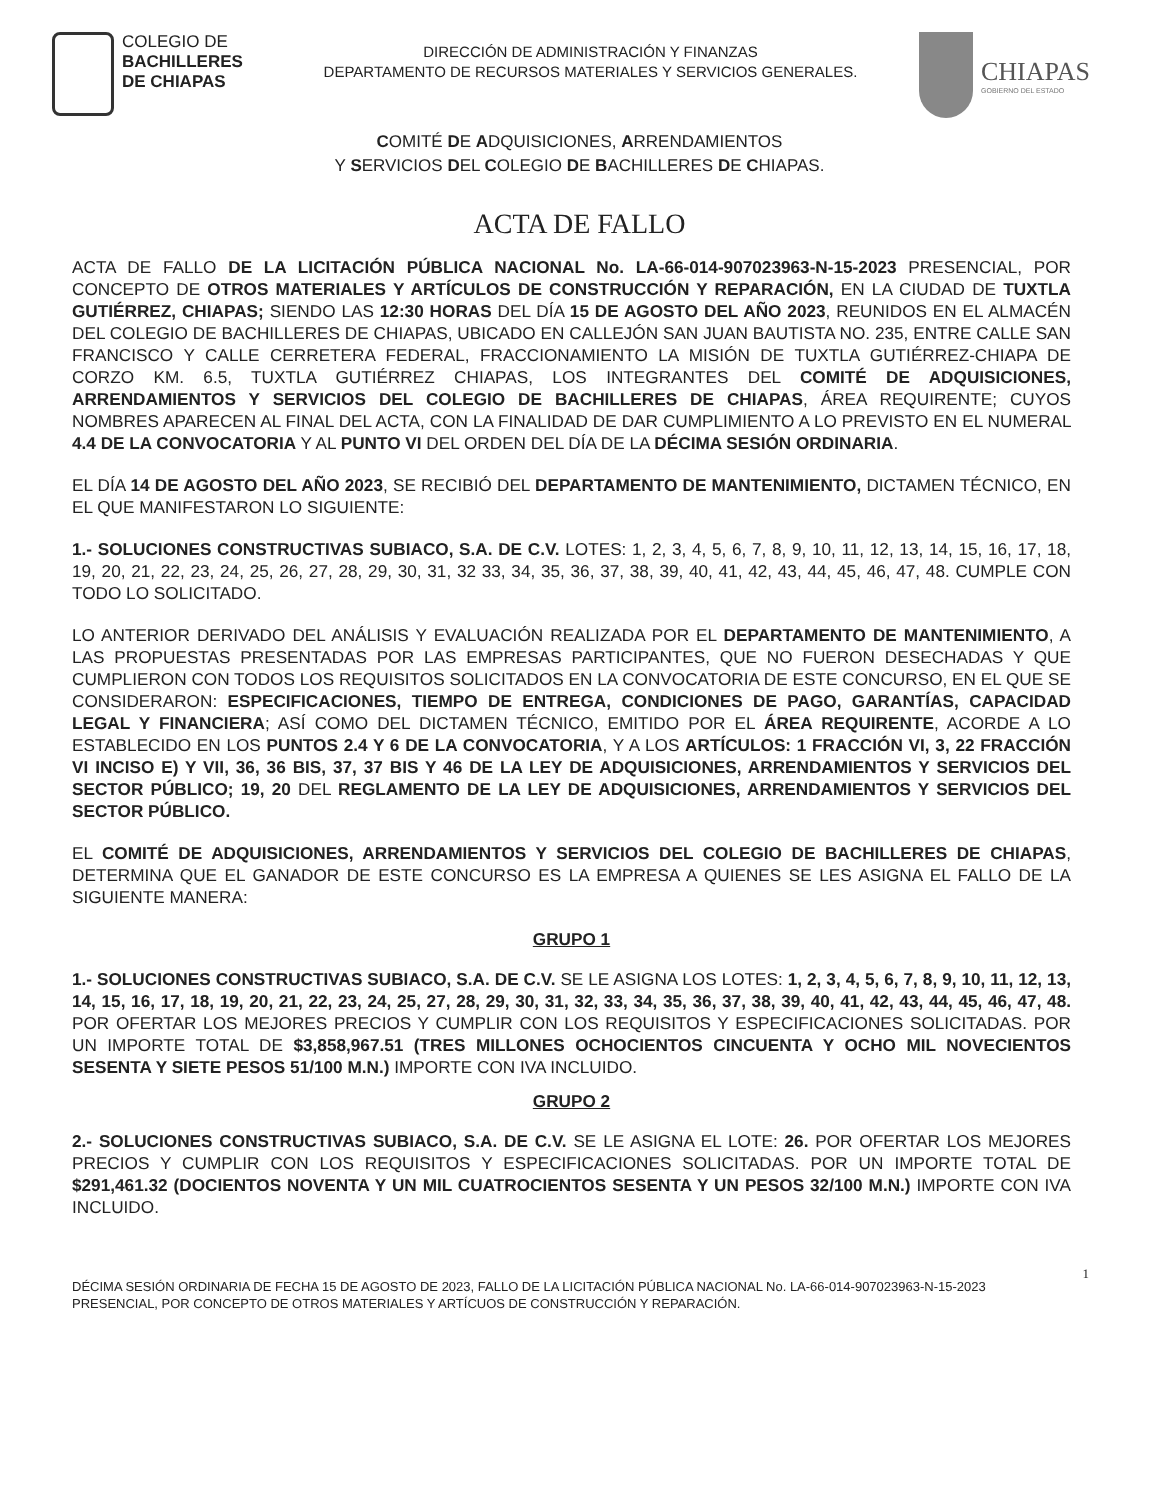COLEGIO DE
BACHILLERES
DE CHIAPAS
DIRECCIÓN DE ADMINISTRACIÓN Y FINANZAS
DEPARTAMENTO DE RECURSOS MATERIALES Y SERVICIOS GENERALES.
CHIAPAS
GOBIERNO DEL ESTADO
COMITÉ DE ADQUISICIONES, ARRENDAMIENTOS
Y SERVICIOS DEL COLEGIO DE BACHILLERES DE CHIAPAS.
ACTA DE FALLO
ACTA DE FALLO DE LA LICITACIÓN PÚBLICA NACIONAL No. LA-66-014-907023963-N-15-2023 PRESENCIAL, POR CONCEPTO DE OTROS MATERIALES Y ARTÍCULOS DE CONSTRUCCIÓN Y REPARACIÓN, EN LA CIUDAD DE TUXTLA GUTIÉRREZ, CHIAPAS; SIENDO LAS 12:30 HORAS DEL DÍA 15 DE AGOSTO DEL AÑO 2023, REUNIDOS EN EL ALMACÉN DEL COLEGIO DE BACHILLERES DE CHIAPAS, UBICADO EN CALLEJÓN SAN JUAN BAUTISTA NO. 235, ENTRE CALLE SAN FRANCISCO Y CALLE CERRETERA FEDERAL, FRACCIONAMIENTO LA MISIÓN DE TUXTLA GUTIÉRREZ-CHIAPA DE CORZO KM. 6.5, TUXTLA GUTIÉRREZ CHIAPAS, LOS INTEGRANTES DEL COMITÉ DE ADQUISICIONES, ARRENDAMIENTOS Y SERVICIOS DEL COLEGIO DE BACHILLERES DE CHIAPAS, ÁREA REQUIRENTE; CUYOS NOMBRES APARECEN AL FINAL DEL ACTA, CON LA FINALIDAD DE DAR CUMPLIMIENTO A LO PREVISTO EN EL NUMERAL 4.4 DE LA CONVOCATORIA Y AL PUNTO VI DEL ORDEN DEL DÍA DE LA DÉCIMA SESIÓN ORDINARIA.
EL DÍA 14 DE AGOSTO DEL AÑO 2023, SE RECIBIÓ DEL DEPARTAMENTO DE MANTENIMIENTO, DICTAMEN TÉCNICO, EN EL QUE MANIFESTARON LO SIGUIENTE:
1.- SOLUCIONES CONSTRUCTIVAS SUBIACO, S.A. DE C.V. LOTES: 1, 2, 3, 4, 5, 6, 7, 8, 9, 10, 11, 12, 13, 14, 15, 16, 17, 18, 19, 20, 21, 22, 23, 24, 25, 26, 27, 28, 29, 30, 31, 32 33, 34, 35, 36, 37, 38, 39, 40, 41, 42, 43, 44, 45, 46, 47, 48. CUMPLE CON TODO LO SOLICITADO.
LO ANTERIOR DERIVADO DEL ANÁLISIS Y EVALUACIÓN REALIZADA POR EL DEPARTAMENTO DE MANTENIMIENTO, A LAS PROPUESTAS PRESENTADAS POR LAS EMPRESAS PARTICIPANTES, QUE NO FUERON DESECHADAS Y QUE CUMPLIERON CON TODOS LOS REQUISITOS SOLICITADOS EN LA CONVOCATORIA DE ESTE CONCURSO, EN EL QUE SE CONSIDERARON: ESPECIFICACIONES, TIEMPO DE ENTREGA, CONDICIONES DE PAGO, GARANTÍAS, CAPACIDAD LEGAL Y FINANCIERA; ASÍ COMO DEL DICTAMEN TÉCNICO, EMITIDO POR EL ÁREA REQUIRENTE, ACORDE A LO ESTABLECIDO EN LOS PUNTOS 2.4 Y 6 DE LA CONVOCATORIA, Y A LOS ARTÍCULOS: 1 FRACCIÓN VI, 3, 22 FRACCIÓN VI INCISO E) Y VII, 36, 36 BIS, 37, 37 BIS Y 46 DE LA LEY DE ADQUISICIONES, ARRENDAMIENTOS Y SERVICIOS DEL SECTOR PÚBLICO; 19, 20 DEL REGLAMENTO DE LA LEY DE ADQUISICIONES, ARRENDAMIENTOS Y SERVICIOS DEL SECTOR PÚBLICO.
EL COMITÉ DE ADQUISICIONES, ARRENDAMIENTOS Y SERVICIOS DEL COLEGIO DE BACHILLERES DE CHIAPAS, DETERMINA QUE EL GANADOR DE ESTE CONCURSO ES LA EMPRESA A QUIENES SE LES ASIGNA EL FALLO DE LA SIGUIENTE MANERA:
GRUPO 1
1.- SOLUCIONES CONSTRUCTIVAS SUBIACO, S.A. DE C.V. SE LE ASIGNA LOS LOTES: 1, 2, 3, 4, 5, 6, 7, 8, 9, 10, 11, 12, 13, 14, 15, 16, 17, 18, 19, 20, 21, 22, 23, 24, 25, 27, 28, 29, 30, 31, 32, 33, 34, 35, 36, 37, 38, 39, 40, 41, 42, 43, 44, 45, 46, 47, 48. POR OFERTAR LOS MEJORES PRECIOS Y CUMPLIR CON LOS REQUISITOS Y ESPECIFICACIONES SOLICITADAS. POR UN IMPORTE TOTAL DE $3,858,967.51 (TRES MILLONES OCHOCIENTOS CINCUENTA Y OCHO MIL NOVECIENTOS SESENTA Y SIETE PESOS 51/100 M.N.) IMPORTE CON IVA INCLUIDO.
GRUPO 2
2.- SOLUCIONES CONSTRUCTIVAS SUBIACO, S.A. DE C.V. SE LE ASIGNA EL LOTE: 26. POR OFERTAR LOS MEJORES PRECIOS Y CUMPLIR CON LOS REQUISITOS Y ESPECIFICACIONES SOLICITADAS. POR UN IMPORTE TOTAL DE $291,461.32 (DOCIENTOS NOVENTA Y UN MIL CUATROCIENTOS SESENTA Y UN PESOS 32/100 M.N.) IMPORTE CON IVA INCLUIDO.
DÉCIMA SESIÓN ORDINARIA DE FECHA 15 DE AGOSTO DE 2023, FALLO DE LA LICITACIÓN PÚBLICA NACIONAL No. LA-66-014-907023963-N-15-2023 PRESENCIAL, POR CONCEPTO DE OTROS MATERIALES Y ARTÍCUOS DE CONSTRUCCIÓN Y REPARACIÓN. 1